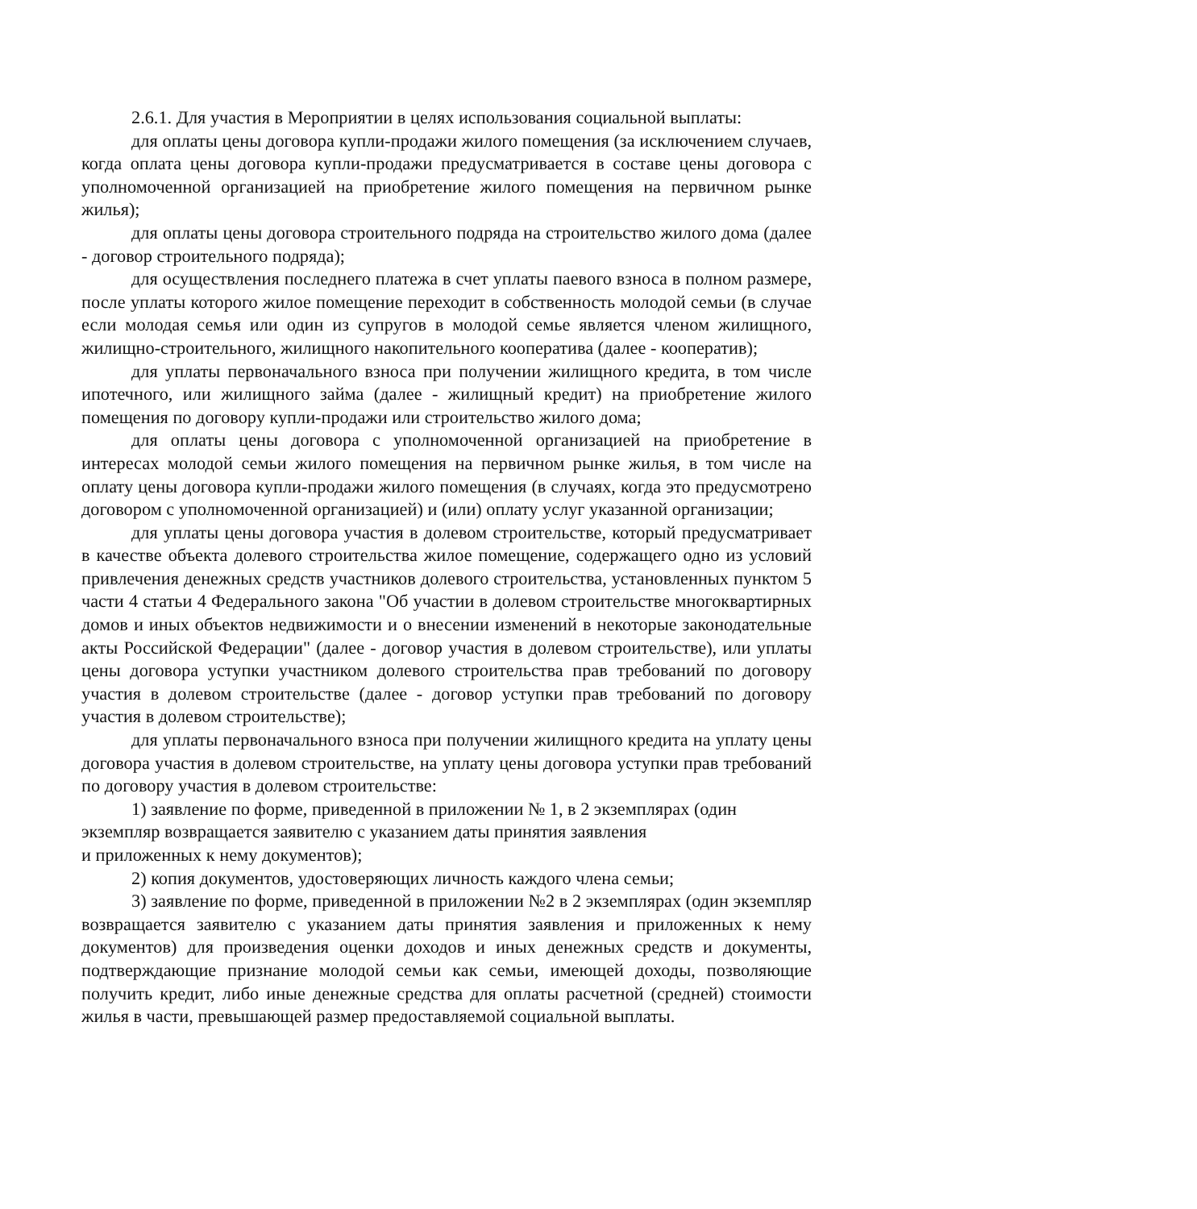2.6.1. Для участия в Мероприятии в целях использования социальной выплаты:
для оплаты цены договора купли-продажи жилого помещения (за исключением случаев, когда оплата цены договора купли-продажи предусматривается в составе цены договора с уполномоченной организацией на приобретение жилого помещения на первичном рынке жилья);
для оплаты цены договора строительного подряда на строительство жилого дома (далее - договор строительного подряда);
для осуществления последнего платежа в счет уплаты паевого взноса в полном размере, после уплаты которого жилое помещение переходит в собственность молодой семьи (в случае если молодая семья или один из супругов в молодой семье является членом жилищного, жилищно-строительного, жилищного накопительного кооператива (далее - кооператив);
для уплаты первоначального взноса при получении жилищного кредита, в том числе ипотечного, или жилищного займа (далее - жилищный кредит) на приобретение жилого помещения по договору купли-продажи или строительство жилого дома;
для оплаты цены договора с уполномоченной организацией на приобретение в интересах молодой семьи жилого помещения на первичном рынке жилья, в том числе на оплату цены договора купли-продажи жилого помещения (в случаях, когда это предусмотрено договором с уполномоченной организацией) и (или) оплату услуг указанной организации;
для уплаты цены договора участия в долевом строительстве, который предусматривает в качестве объекта долевого строительства жилое помещение, содержащего одно из условий привлечения денежных средств участников долевого строительства, установленных пунктом 5 части 4 статьи 4 Федерального закона "Об участии в долевом строительстве многоквартирных домов и иных объектов недвижимости и о внесении изменений в некоторые законодательные акты Российской Федерации" (далее - договор участия в долевом строительстве), или уплаты цены договора уступки участником долевого строительства прав требований по договору участия в долевом строительстве (далее - договор уступки прав требований по договору участия в долевом строительстве);
для уплаты первоначального взноса при получении жилищного кредита на уплату цены договора участия в долевом строительстве, на уплату цены договора уступки прав требований по договору участия в долевом строительстве:
1) заявление по форме, приведенной в приложении № 1, в 2 экземплярах (один
экземпляр возвращается заявителю с указанием даты принятия заявления
и приложенных к нему документов);
2) копия документов, удостоверяющих личность каждого члена семьи;
3) заявление по форме, приведенной в приложении №2 в 2 экземплярах (один экземпляр возвращается заявителю с указанием даты принятия заявления и приложенных к нему документов) для произведения оценки доходов и иных денежных средств и документы, подтверждающие признание молодой семьи как семьи, имеющей доходы, позволяющие получить кредит, либо иные денежные средства для оплаты расчетной (средней) стоимости жилья в части, превышающей размер предоставляемой социальной выплаты.